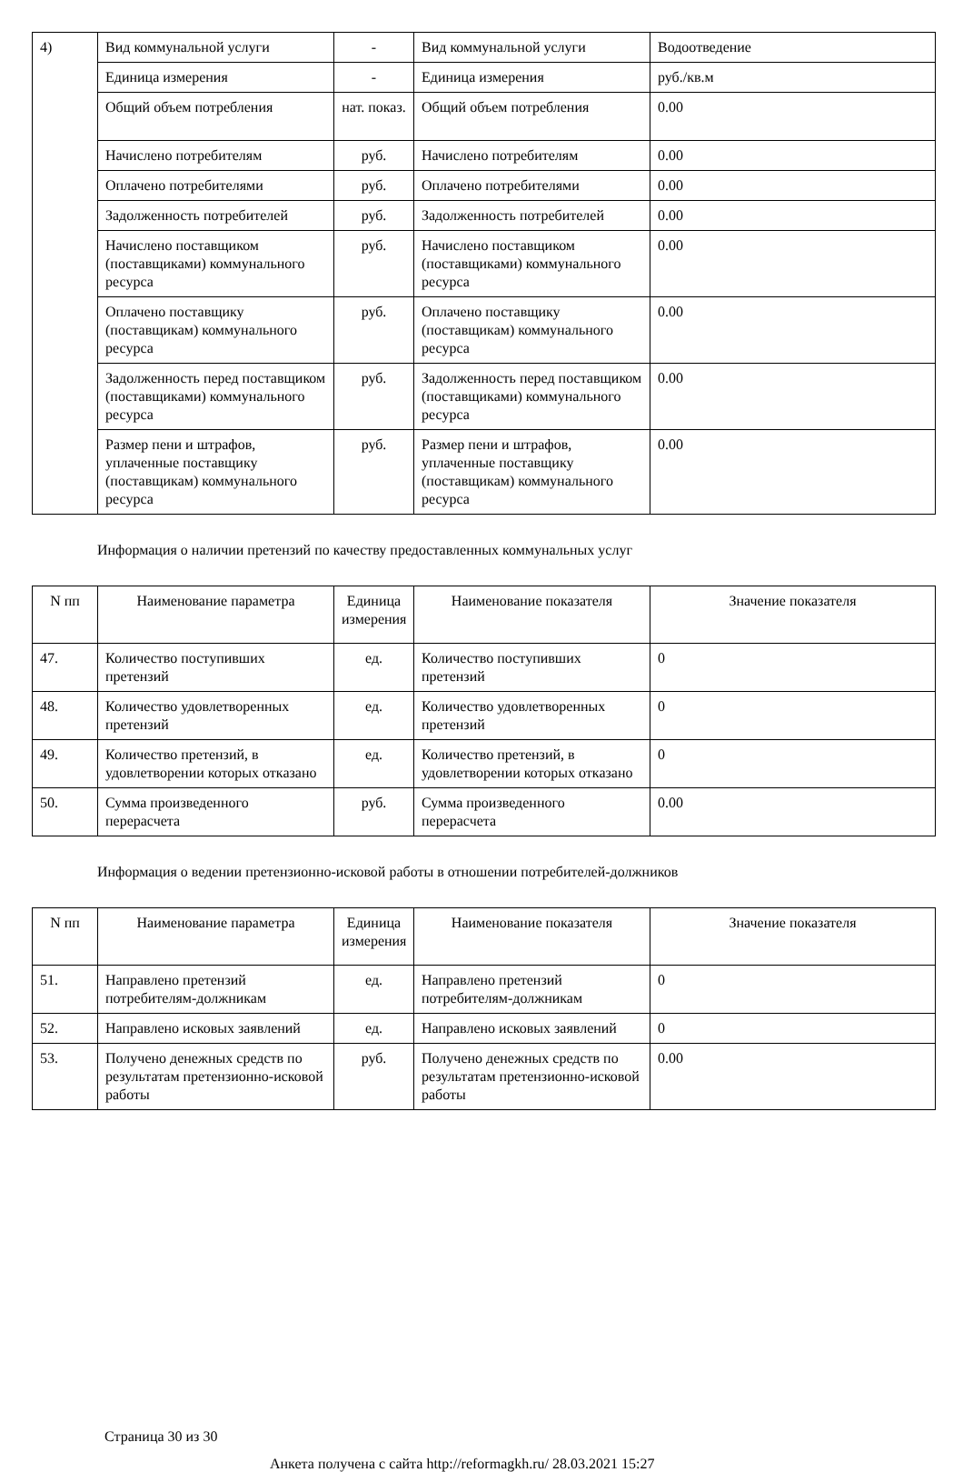| 4) | Вид коммунальной услуги | - | Вид коммунальной услуги | Водоотведение |
| | Единица измерения | - | Единица измерения | руб./кв.м |
| | Общий объем потребления | нат. показ. | Общий объем потребления | 0.00 |
| | Начислено потребителям | руб. | Начислено потребителям | 0.00 |
| | Оплачено потребителями | руб. | Оплачено потребителями | 0.00 |
| | Задолженность потребителей | руб. | Задолженность потребителей | 0.00 |
| | Начислено поставщиком (поставщиками) коммунального ресурса | руб. | Начислено поставщиком (поставщиками) коммунального ресурса | 0.00 |
| | Оплачено поставщику (поставщикам) коммунального ресурса | руб. | Оплачено поставщику (поставщикам) коммунального ресурса | 0.00 |
| | Задолженность перед поставщиком (поставщиками) коммунального ресурса | руб. | Задолженность перед поставщиком (поставщиками) коммунального ресурса | 0.00 |
| | Размер пени и штрафов, уплаченные поставщику (поставщикам) коммунального ресурса | руб. | Размер пени и штрафов, уплаченные поставщику (поставщикам) коммунального ресурса | 0.00 |
Информация о наличии претензий по качеству предоставленных коммунальных услуг
| N пп | Наименование параметра | Единица измерения | Наименование показателя | Значение показателя |
| --- | --- | --- | --- | --- |
| 47. | Количество поступивших претензий | ед. | Количество поступивших претензий | 0 |
| 48. | Количество удовлетворенных претензий | ед. | Количество удовлетворенных претензий | 0 |
| 49. | Количество претензий, в удовлетворении которых отказано | ед. | Количество претензий, в удовлетворении которых отказано | 0 |
| 50. | Сумма произведенного перерасчета | руб. | Сумма произведенного перерасчета | 0.00 |
Информация о ведении претензионно-исковой работы в отношении потребителей-должников
| N пп | Наименование параметра | Единица измерения | Наименование показателя | Значение показателя |
| --- | --- | --- | --- | --- |
| 51. | Направлено претензий потребителям-должникам | ед. | Направлено претензий потребителям-должникам | 0 |
| 52. | Направлено исковых заявлений | ед. | Направлено исковых заявлений | 0 |
| 53. | Получено денежных средств по результатам претензионно-исковой работы | руб. | Получено денежных средств по результатам претензионно-исковой работы | 0.00 |
Страница 30 из 30
Анкета получена с сайта http://reformagkh.ru/ 28.03.2021 15:27